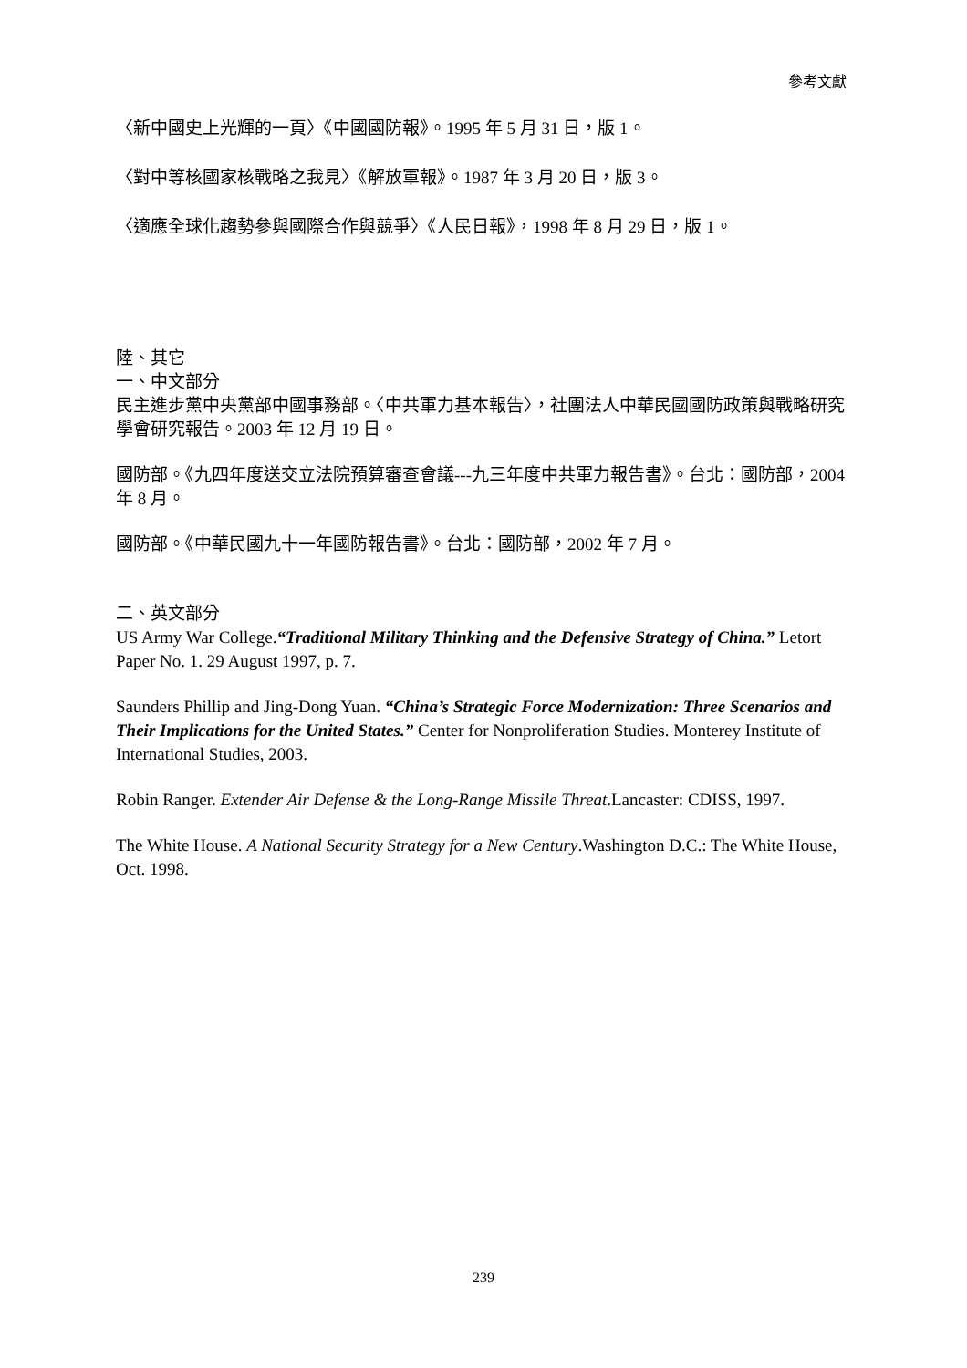參考文獻
〈新中國史上光輝的一頁〉《中國國防報》。1995 年 5 月 31 日，版 1。
〈對中等核國家核戰略之我見〉《解放軍報》。1987 年 3 月 20 日，版 3。
〈適應全球化趨勢參與國際合作與競爭〉《人民日報》，1998 年 8 月 29 日，版 1。
陸、其它
一、中文部分
民主進步黨中央黨部中國事務部。〈中共軍力基本報告〉，社團法人中華民國國防政策與戰略研究學會研究報告。2003 年 12 月 19 日。
國防部。《九四年度送交立法院預算審查會議---九三年度中共軍力報告書》。台北：國防部，2004 年 8 月。
國防部。《中華民國九十一年國防報告書》。台北：國防部，2002 年 7 月。
二、英文部分
US Army War College.“Traditional Military Thinking and the Defensive Strategy of China.” Letort Paper No. 1. 29 August 1997, p. 7.
Saunders Phillip and Jing-Dong Yuan. “China’s Strategic Force Modernization: Three Scenarios and Their Implications for the United States.” Center for Nonproliferation Studies. Monterey Institute of International Studies, 2003.
Robin Ranger. Extender Air Defense & the Long-Range Missile Threat.Lancaster: CDISS, 1997.
The White House. A National Security Strategy for a New Century.Washington D.C.: The White House, Oct. 1998.
239